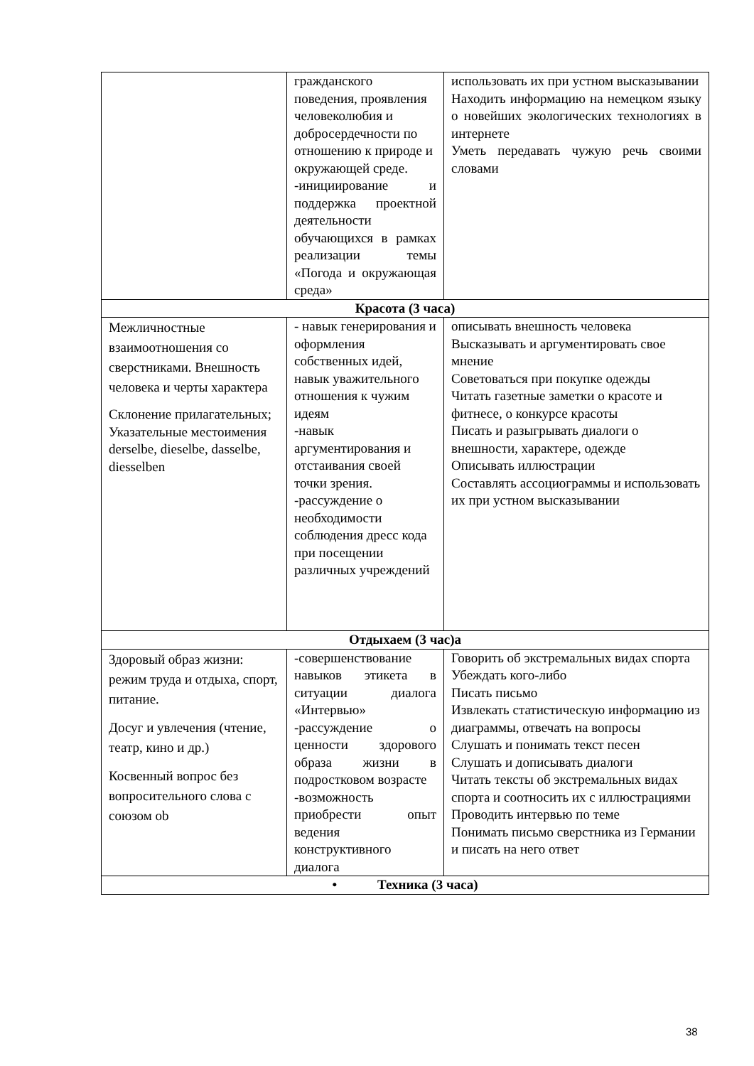| | гражданского поведения, проявления человеколюбия и добросердечности по отношению к природе и окружающей среде. -инициирование и поддержка проектной деятельности обучающихся в рамках реализации темы «Погода и окружающая среда» | использовать их при устном высказывании Находить информацию на немецком языку о новейших экологических технологиях в интернете Уметь передавать чужую речь своими словами |
| Красота (3 часа) | | |
| Межличностные взаимоотношения со сверстниками. Внешность человека и черты характера Склонение прилагательных; Указательные местоимения derselbe, dieselbe, dasselbe, diesselben | - навык генерирования и оформления собственных идей, навык уважительного отношения к чужим идеям -навык аргументирования и отстаивания своей точки зрения. -рассуждение о необходимости соблюдения дресс кода при посещении различных учреждений | описывать внешность человека Высказывать и аргументировать свое мнение Советоваться при покупке одежды Читать газетные заметки о красоте и фитнесе, о конкурсе красоты Писать и разыгрывать диалоги о внешности, характере, одежде Описывать иллюстрации Составлять ассоциограммы и использовать их при устном высказывании |
| Отдыхаем (3 час)а | | |
| Здоровый образ жизни: режим труда и отдыха, спорт, питание. Досуг и увлечения (чтение, театр, кино и др.) Косвенный вопрос без вопросительного слова с союзом ob | -совершенствование навыков этикета в ситуации диалога «Интервью» -рассуждение о ценности здорового образа жизни в подростковом возрасте -возможность приобрести опыт ведения конструктивного диалога | Говорить об экстремальных видах спорта Убеждать кого-либо Писать письмо Извлекать статистическую информацию из диаграммы, отвечать на вопросы Слушать и понимать текст песен Слушать и дописывать диалоги Читать тексты об экстремальных видах спорта и соотносить их с иллюстрациями Проводить интервью по теме Понимать письмо сверстника из Германии и писать на него ответ |
| • Техника (3 часа) | | |
38